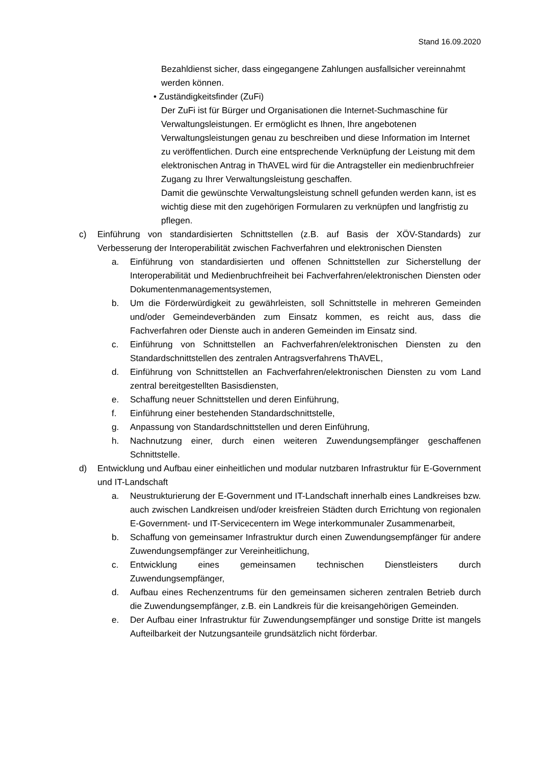Stand 16.09.2020
Bezahldienst sicher, dass eingegangene Zahlungen ausfallsicher vereinnahmt werden können.
• Zuständigkeitsfinder (ZuFi)
Der ZuFi ist für Bürger und Organisationen die Internet-Suchmaschine für Verwaltungsleistungen. Er ermöglicht es Ihnen, Ihre angebotenen Verwaltungsleistungen genau zu beschreiben und diese Information im Internet zu veröffentlichen. Durch eine entsprechende Verknüpfung der Leistung mit dem elektronischen Antrag in ThAVEL wird für die Antragsteller ein medienbruchfreier Zugang zu Ihrer Verwaltungsleistung geschaffen.
Damit die gewünschte Verwaltungsleistung schnell gefunden werden kann, ist es wichtig diese mit den zugehörigen Formularen zu verknüpfen und langfristig zu pflegen.
c) Einführung von standardisierten Schnittstellen (z.B. auf Basis der XÖV-Standards) zur Verbesserung der Interoperabilität zwischen Fachverfahren und elektronischen Diensten
a. Einführung von standardisierten und offenen Schnittstellen zur Sicherstellung der Interoperabilität und Medienbruchfreiheit bei Fachverfahren/elektronischen Diensten oder Dokumentenmanagementsystemen,
b. Um die Förderwürdigkeit zu gewährleisten, soll Schnittstelle in mehreren Gemeinden und/oder Gemeindeverbänden zum Einsatz kommen, es reicht aus, dass die Fachverfahren oder Dienste auch in anderen Gemeinden im Einsatz sind.
c. Einführung von Schnittstellen an Fachverfahren/elektronischen Diensten zu den Standardschnittstellen des zentralen Antragsverfahrens ThAVEL,
d. Einführung von Schnittstellen an Fachverfahren/elektronischen Diensten zu vom Land zentral bereitgestellten Basisdiensten,
e. Schaffung neuer Schnittstellen und deren Einführung,
f. Einführung einer bestehenden Standardschnittstelle,
g. Anpassung von Standardschnittstellen und deren Einführung,
h. Nachnutzung einer, durch einen weiteren Zuwendungsempfänger geschaffenen Schnittstelle.
d) Entwicklung und Aufbau einer einheitlichen und modular nutzbaren Infrastruktur für E-Government und IT-Landschaft
a. Neustrukturierung der E-Government und IT-Landschaft innerhalb eines Landkreises bzw. auch zwischen Landkreisen und/oder kreisfreien Städten durch Errichtung von regionalen E-Government- und IT-Servicecentern im Wege interkommunaler Zusammenarbeit,
b. Schaffung von gemeinsamer Infrastruktur durch einen Zuwendungsempfänger für andere Zuwendungsempfänger zur Vereinheitlichung,
c. Entwicklung eines gemeinsamen technischen Dienstleisters durch Zuwendungsempfänger,
d. Aufbau eines Rechenzentrums für den gemeinsamen sicheren zentralen Betrieb durch die Zuwendungsempfänger, z.B. ein Landkreis für die kreisangehörigen Gemeinden.
e. Der Aufbau einer Infrastruktur für Zuwendungsempfänger und sonstige Dritte ist mangels Aufteilbarkeit der Nutzungsanteile grundsätzlich nicht förderbar.